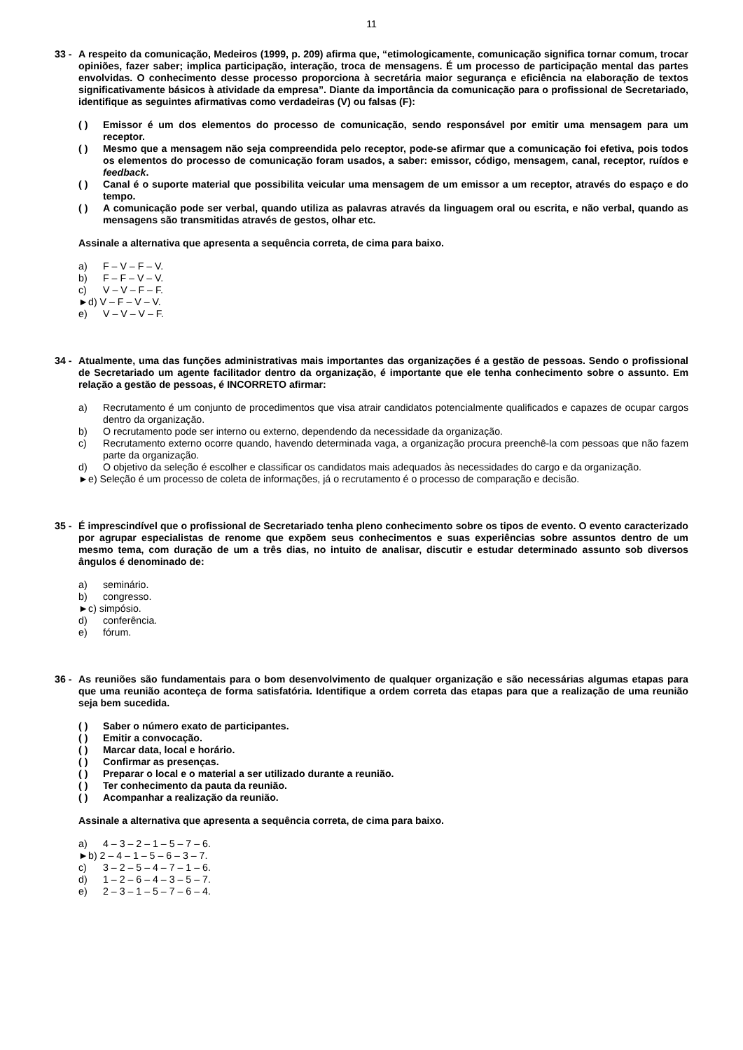11
33 - A respeito da comunicação, Medeiros (1999, p. 209) afirma que, “etimologicamente, comunicação significa tornar comum, trocar opiniões, fazer saber; implica participação, interação, troca de mensagens. É um processo de participação mental das partes envolvidas. O conhecimento desse processo proporciona à secretária maior segurança e eficiência na elaboração de textos significativamente básicos à atividade da empresa”. Diante da importância da comunicação para o profissional de Secretariado, identifique as seguintes afirmativas como verdadeiras (V) ou falsas (F):
( ) Emissor é um dos elementos do processo de comunicação, sendo responsável por emitir uma mensagem para um receptor.
( ) Mesmo que a mensagem não seja compreendida pelo receptor, pode-se afirmar que a comunicação foi efetiva, pois todos os elementos do processo de comunicação foram usados, a saber: emissor, código, mensagem, canal, receptor, ruídos e feedback.
( ) Canal é o suporte material que possibilita veicular uma mensagem de um emissor a um receptor, através do espaço e do tempo.
( ) A comunicação pode ser verbal, quando utiliza as palavras através da linguagem oral ou escrita, e não verbal, quando as mensagens são transmitidas através de gestos, olhar etc.
Assinale a alternativa que apresenta a sequência correta, de cima para baixo.
a) F – V – F – V.
b) F – F – V – V.
c) V – V – F – F.
►d) V – F – V – V.
e) V – V – V – F.
34 - Atualmente, uma das funções administrativas mais importantes das organizações é a gestão de pessoas. Sendo o profissional de Secretariado um agente facilitador dentro da organização, é importante que ele tenha conhecimento sobre o assunto. Em relação a gestão de pessoas, é INCORRETO afirmar:
a) Recrutamento é um conjunto de procedimentos que visa atrair candidatos potencialmente qualificados e capazes de ocupar cargos dentro da organização.
b) O recrutamento pode ser interno ou externo, dependendo da necessidade da organização.
c) Recrutamento externo ocorre quando, havendo determinada vaga, a organização procura preenchê-la com pessoas que não fazem parte da organização.
d) O objetivo da seleção é escolher e classificar os candidatos mais adequados às necessidades do cargo e da organização.
►e) Seleção é um processo de coleta de informações, já o recrutamento é o processo de comparação e decisão.
35 - É imprescindível que o profissional de Secretariado tenha pleno conhecimento sobre os tipos de evento. O evento caracterizado por agrupar especialistas de renome que expõem seus conhecimentos e suas experiências sobre assuntos dentro de um mesmo tema, com duração de um a três dias, no intuito de analisar, discutir e estudar determinado assunto sob diversos ângulos é denominado de:
a) seminário.
b) congresso.
►c) simpósio.
d) conferência.
e) fórum.
36 - As reuniões são fundamentais para o bom desenvolvimento de qualquer organização e são necessárias algumas etapas para que uma reunião aconteça de forma satisfatória. Identifique a ordem correta das etapas para que a realização de uma reunião seja bem sucedida.
( ) Saber o número exato de participantes.
( ) Emitir a convocação.
( ) Marcar data, local e horário.
( ) Confirmar as presenças.
( ) Preparar o local e o material a ser utilizado durante a reunião.
( ) Ter conhecimento da pauta da reunião.
( ) Acompanhar a realização da reunião.
Assinale a alternativa que apresenta a sequência correta, de cima para baixo.
a) 4 – 3 – 2 – 1 – 5 – 7 – 6.
►b) 2 – 4 – 1 – 5 – 6 – 3 – 7.
c) 3 – 2 – 5 – 4 – 7 – 1 – 6.
d) 1 – 2 – 6 – 4 – 3 – 5 – 7.
e) 2 – 3 – 1 – 5 – 7 – 6 – 4.